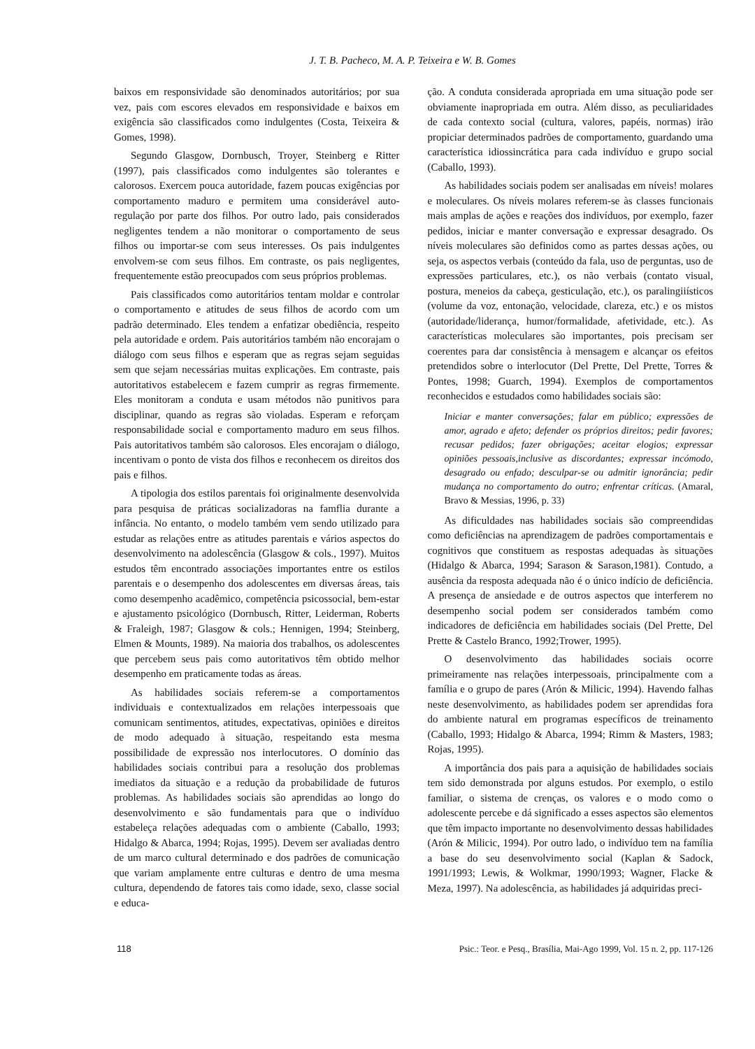J. T. B. Pacheco, M. A. P. Teixeira e W. B. Gomes
baixos em responsividade são denominados autoritários; por sua vez, pais com escores elevados em responsividade e baixos em exigência são classificados como indulgentes (Costa, Teixeira & Gomes, 1998).
Segundo Glasgow, Dornbusch, Troyer, Steinberg e Ritter (1997), pais classificados como indulgentes são tolerantes e calorosos. Exercem pouca autoridade, fazem poucas exigências por comportamento maduro e permitem uma considerável auto-regulação por parte dos filhos. Por outro lado, pais considerados negligentes tendem a não monitorar o comportamento de seus filhos ou importar-se com seus interesses. Os pais indulgentes envolvem-se com seus filhos. Em contraste, os pais negligentes, frequentemente estão preocupados com seus próprios problemas.
Pais classificados como autoritários tentam moldar e controlar o comportamento e atitudes de seus filhos de acordo com um padrão determinado. Eles tendem a enfatizar obediência, respeito pela autoridade e ordem. Pais autoritários também não encorajam o diálogo com seus filhos e esperam que as regras sejam seguidas sem que sejam necessárias muitas explicações. Em contraste, pais autoritativos estabelecem e fazem cumprir as regras firmemente. Eles monitoram a conduta e usam métodos não punitivos para disciplinar, quando as regras são violadas. Esperam e reforçam responsabilidade social e comportamento maduro em seus filhos. Pais autoritativos também são calorosos. Eles encorajam o diálogo, incentivam o ponto de vista dos filhos e reconhecem os direitos dos pais e filhos.
A tipologia dos estilos parentais foi originalmente desenvolvida para pesquisa de práticas socializadoras na famflia durante a infância. No entanto, o modelo também vem sendo utilizado para estudar as relações entre as atitudes parentais e vários aspectos do desenvolvimento na adolescência (Glasgow & cols., 1997). Muitos estudos têm encontrado associações importantes entre os estilos parentais e o desempenho dos adolescentes em diversas áreas, tais como desempenho acadêmico, competência psicossocial, bem-estar e ajustamento psicológico (Dornbusch, Ritter, Leiderman, Roberts & Fraleigh, 1987; Glasgow & cols.; Hennigen, 1994; Steinberg, Elmen & Mounts, 1989). Na maioria dos trabalhos, os adolescentes que percebem seus pais como autoritativos têm obtido melhor desempenho em praticamente todas as áreas.
As habilidades sociais referem-se a comportamentos individuais e contextualizados em relações interpessoais que comunicam sentimentos, atitudes, expectativas, opiniões e direitos de modo adequado à situação, respeitando esta mesma possibilidade de expressão nos interlocutores. O domínio das habilidades sociais contribui para a resolução dos problemas imediatos da situação e a redução da probabilidade de futuros problemas. As habilidades sociais são aprendidas ao longo do desenvolvimento e são fundamentais para que o indivíduo estabeleça relações adequadas com o ambiente (Caballo, 1993; Hidalgo & Abarca, 1994; Rojas, 1995). Devem ser avaliadas dentro de um marco cultural determinado e dos padrões de comunicação que variam amplamente entre culturas e dentro de uma mesma cultura, dependendo de fatores tais como idade, sexo, classe social e educa-
ção. A conduta considerada apropriada em uma situação pode ser obviamente inapropriada em outra. Além disso, as peculiaridades de cada contexto social (cultura, valores, papéis, normas) irão propiciar determinados padrões de comportamento, guardando uma característica idiossincrática para cada indivíduo e grupo social (Caballo, 1993).
As habilidades sociais podem ser analisadas em níveis! molares e moleculares. Os níveis molares referem-se às classes funcionais mais amplas de ações e reações dos indivíduos, por exemplo, fazer pedidos, iniciar e manter conversação e expressar desagrado. Os níveis moleculares são definidos como as partes dessas ações, ou seja, os aspectos verbais (conteúdo da fala, uso de perguntas, uso de expressões particulares, etc.), os não verbais (contato visual, postura, meneios da cabeça, gesticulação, etc.), os paralingiiísticos (volume da voz, entonação, velocidade, clareza, etc.) e os mistos (autoridade/liderança, humor/formalidade, afetividade, etc.). As características moleculares são importantes, pois precisam ser coerentes para dar consistência à mensagem e alcançar os efeitos pretendidos sobre o interlocutor (Del Prette, Del Prette, Torres & Pontes, 1998; Guarch, 1994). Exemplos de comportamentos reconhecidos e estudados como habilidades sociais são:
Iniciar e manter conversações; falar em público; expressões de amor, agrado e afeto; defender os próprios direitos; pedir favores; recusar pedidos; fazer obrigações; aceitar elogios; expressar opiniões pessoais,inclusive as discordantes; expressar incómodo, desagrado ou enfado; desculpar-se ou admitir ignorância; pedir mudança no comportamento do outro; enfrentar críticas. (Amaral, Bravo & Messias, 1996, p. 33)
As dificuldades nas habilidades sociais são compreendidas como deficiências na aprendizagem de padrões comportamentais e cognitivos que constituem as respostas adequadas às situações (Hidalgo & Abarca, 1994; Sarason & Sarason,1981). Contudo, a ausência da resposta adequada não é o único indício de deficiência. A presença de ansiedade e de outros aspectos que interferem no desempenho social podem ser considerados também como indicadores de deficiência em habilidades sociais (Del Prette, Del Prette & Castelo Branco, 1992;Trower, 1995).
O desenvolvimento das habilidades sociais ocorre primeiramente nas relações interpessoais, principalmente com a família e o grupo de pares (Arón & Milicic, 1994). Havendo falhas neste desenvolvimento, as habilidades podem ser aprendidas fora do ambiente natural em programas específicos de treinamento (Caballo, 1993; Hidalgo & Abarca, 1994; Rimm & Masters, 1983; Rojas, 1995).
A importância dos pais para a aquisição de habilidades sociais tem sido demonstrada por alguns estudos. Por exemplo, o estilo familiar, o sistema de crenças, os valores e o modo como o adolescente percebe e dá significado a esses aspectos são elementos que têm impacto importante no desenvolvimento dessas habilidades (Arón & Milicic, 1994). Por outro lado, o indivíduo tem na família a base do seu desenvolvimento social (Kaplan & Sadock, 1991/1993; Lewis, & Wolkmar, 1990/1993; Wagner, Flacke & Meza, 1997). Na adolescência, as habilidades já adquiridas preci-
118 Psic.: Teor. e Pesq., Brasília, Mai-Ago 1999, Vol. 15 n. 2, pp. 117-126